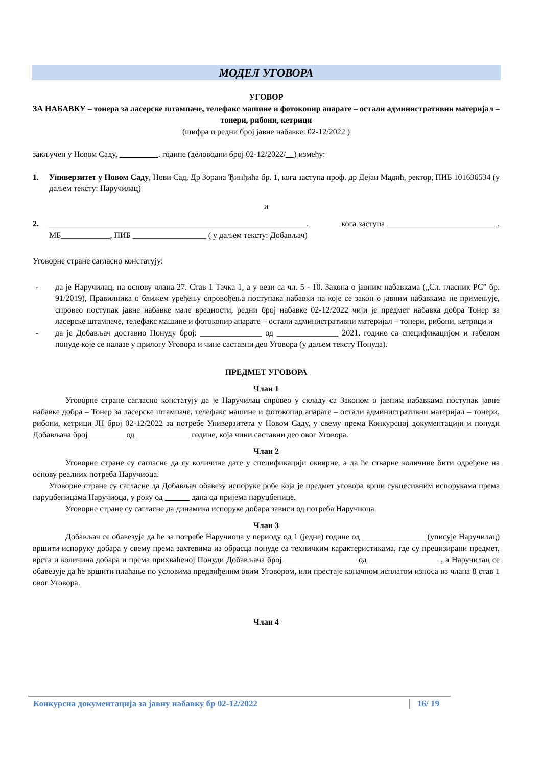МОДЕЛ УГОВОРА
УГОВОР
ЗА НАБАВКУ – тонера за ласерске штампаче, телефакс машине и фотокопир апарате – остали административни материјал – тонери, рибони, кетрици
(шифра и редни број јавне набавке: 02-12/2022 )
закључен у Новом Саду, . године (деловодни број 02-12/2022/ ) између:
1. Универзитет у Новом Саду, Нови Сад, Др Зорана Ђинђића бр. 1, кога заступа проф. др Дејан Мадић, ректор, ПИБ 101636534 (у даљем тексту: Наручилац)
и
2. _______________________________________________________________, кога заступа ___________________________, МБ____________, ПИБ __________________ ( у даљем тексту: Добављач)
Уговорне стране сагласно констатују:
- да је Наручилац, на основу члана 27. Став 1 Тачка 1, а у вези са чл. 5 - 10. Закона о јавним набавкама („Сл. гласник РС” бр. 91/2019), Правилника о ближем уређењу спровођења поступака набавки на које се закон о јавним набавкама не примењује, спровео поступак јавне набавке мале вредности, редни број набавке 02-12/2022 чији је предмет набавка добра Тонер за ласерске штампаче, телефакс машине и фотокопир апарате – остали административни материјал – тонери, рибони, кетрици и
- да је Добављач доставио Понуду број: _______________ од _______________ 2021. године са спецификацијом и табелом понуде које се налазе у прилогу Уговора и чине саставни део Уговора (у даљем тексту Понуда).
ПРЕДМЕТ УГОВОРА
Члан 1
Уговорне стране сагласно констатују да је Наручилац спровео у складу са Законом о јавним набавкама поступак јавне набавке добра – Тонер за ласерске штампаче, телефакс машине и фотокопир апарате – остали административни материјал – тонери, рибони, кетрици ЈН број 02-12/2022 за потребе Универзитета у Новом Саду, у свему према Конкурсној документацији и понуди Добављача број од године, која чини саставни део овог Уговора.
Члан 2
Уговорне стране су сагласне да су количине дате у спецификацији оквирне, а да ће стварне количине бити одређене на основу реалних потреба Наручиоца.
Уговорне стране су сагласне да Добављач обавезу испоруке робе која је предмет уговора врши сукцесивним испорукама према наруџбеницама Наручиоца, у року од дана од пријема наруџбенице.
Уговорне стране су сагласне да динамика испоруке добара зависи од потреба Наручиоца.
Члан 3
Добављач се обавезује да ће за потребе Наручиоца у периоду од 1 (једне) године од ________________(уписује Наручилац) вршити испоруку добара у свему према захтевима из обрасца понуде са техничким карактеристикама, где су прецизирани предмет, врста и количина добара и према прихваћеној Понуди Добављача број од , а Наручилац се обавезује да ће вршити плаћање по условима предвиђеним овим Уговором, или престаје коначном исплатом износа из члана 8 став 1 овог Уговора.
Члан 4
Конкурсна документација за јавну набавку бр 02-12/2022 16/ 19